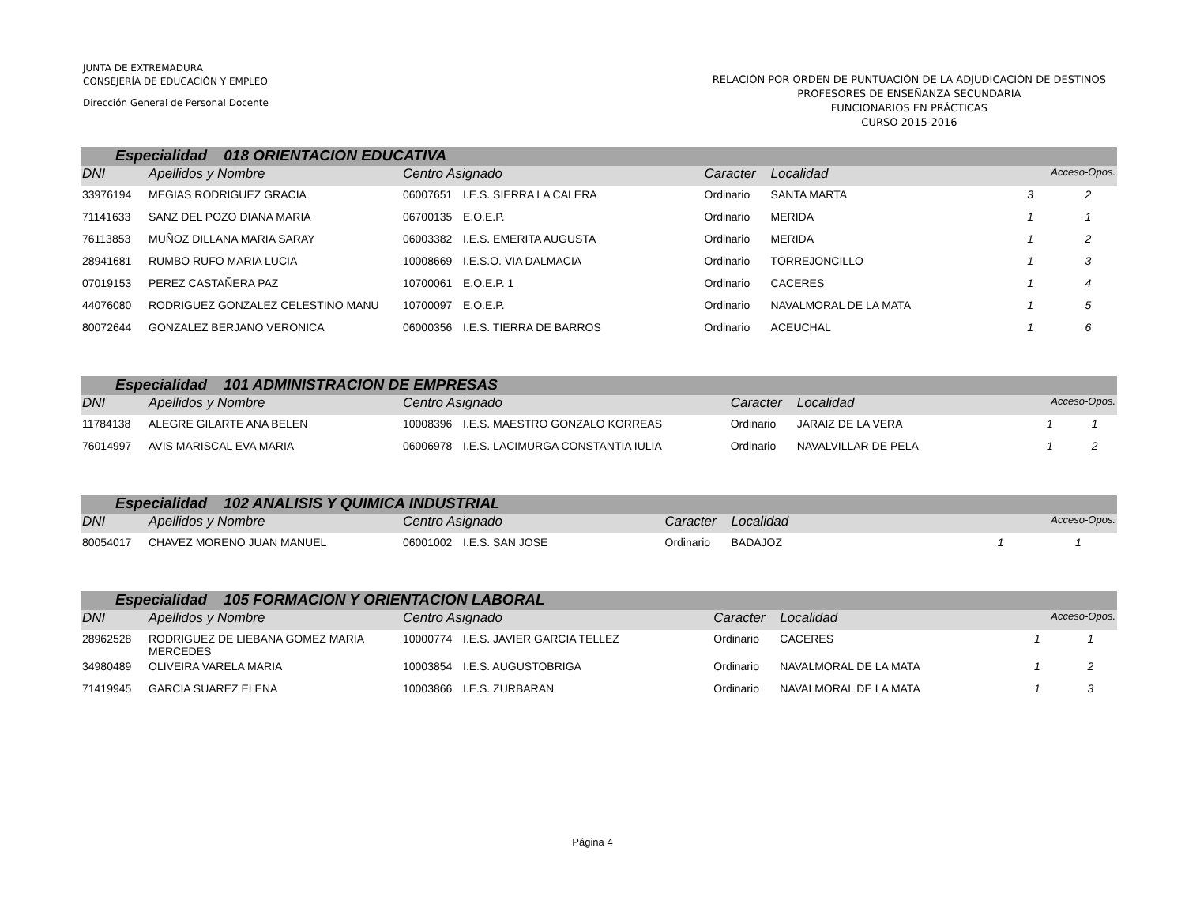JUNTA DE EXTREMADURA
CONSEJERÍA DE EDUCACIÓN Y EMPLEO
Dirección General de Personal Docente
RELACIÓN POR ORDEN DE PUNTUACIÓN DE LA ADJUDICACIÓN DE DESTINOS
PROFESORES DE ENSEÑANZA SECUNDARIA
FUNCIONARIOS EN PRÁCTICAS
CURSO 2015-2016
| Especialidad 018 ORIENTACION EDUCATIVA | | | | | | | |
| --- | --- | --- | --- | --- | --- | --- | --- |
| DNI | Apellidos y Nombre | Centro Asignado | | Caracter | Localidad | Acceso-Opos. | |
| 33976194 | MEGIAS RODRIGUEZ GRACIA | 06007651 | I.E.S. SIERRA LA CALERA | Ordinario | SANTA MARTA | 3 | 2 |
| 71141633 | SANZ DEL POZO DIANA MARIA | 06700135 | E.O.E.P. | Ordinario | MERIDA | 1 | 1 |
| 76113853 | MUÑOZ DILLANA MARIA SARAY | 06003382 | I.E.S. EMERITA AUGUSTA | Ordinario | MERIDA | 1 | 2 |
| 28941681 | RUMBO RUFO MARIA LUCIA | 10008669 | I.E.S.O. VIA DALMACIA | Ordinario | TORREJONCILLO | 1 | 3 |
| 07019153 | PEREZ CASTAÑERA PAZ | 10700061 | E.O.E.P. 1 | Ordinario | CACERES | 1 | 4 |
| 44076080 | RODRIGUEZ GONZALEZ CELESTINO MANU | 10700097 | E.O.E.P. | Ordinario | NAVALMORAL DE LA MATA | 1 | 5 |
| 80072644 | GONZALEZ BERJANO VERONICA | 06000356 | I.E.S. TIERRA DE BARROS | Ordinario | ACEUCHAL | 1 | 6 |
| Especialidad 101 ADMINISTRACION DE EMPRESAS | | | | | | | |
| --- | --- | --- | --- | --- | --- | --- | --- |
| DNI | Apellidos y Nombre | Centro Asignado | | Caracter | Localidad | Acceso-Opos. | |
| 11784138 | ALEGRE GILARTE ANA BELEN | 10008396 | I.E.S. MAESTRO GONZALO KORREAS | Ordinario | JARAIZ DE LA VERA | 1 | 1 |
| 76014997 | AVIS MARISCAL EVA MARIA | 06006978 | I.E.S. LACIMURGA CONSTANTIA IULIA | Ordinario | NAVALVILLAR DE PELA | 1 | 2 |
| Especialidad 102 ANALISIS Y QUIMICA INDUSTRIAL | | | | | | | |
| --- | --- | --- | --- | --- | --- | --- | --- |
| DNI | Apellidos y Nombre | Centro Asignado | | Caracter | Localidad | Acceso-Opos. | |
| 80054017 | CHAVEZ MORENO JUAN MANUEL | 06001002 | I.E.S. SAN JOSE | Ordinario | BADAJOZ | 1 | 1 |
| Especialidad 105 FORMACION Y ORIENTACION LABORAL | | | | | | | |
| --- | --- | --- | --- | --- | --- | --- | --- |
| DNI | Apellidos y Nombre | Centro Asignado | | Caracter | Localidad | Acceso-Opos. | |
| 28962528 | RODRIGUEZ DE LIEBANA GOMEZ MARIA MERCEDES | 10000774 | I.E.S. JAVIER GARCIA TELLEZ | Ordinario | CACERES | 1 | 1 |
| 34980489 | OLIVEIRA VARELA MARIA | 10003854 | I.E.S. AUGUSTOBRIGA | Ordinario | NAVALMORAL DE LA MATA | 1 | 2 |
| 71419945 | GARCIA SUAREZ ELENA | 10003866 | I.E.S. ZURBARAN | Ordinario | NAVALMORAL DE LA MATA | 1 | 3 |
Página 4